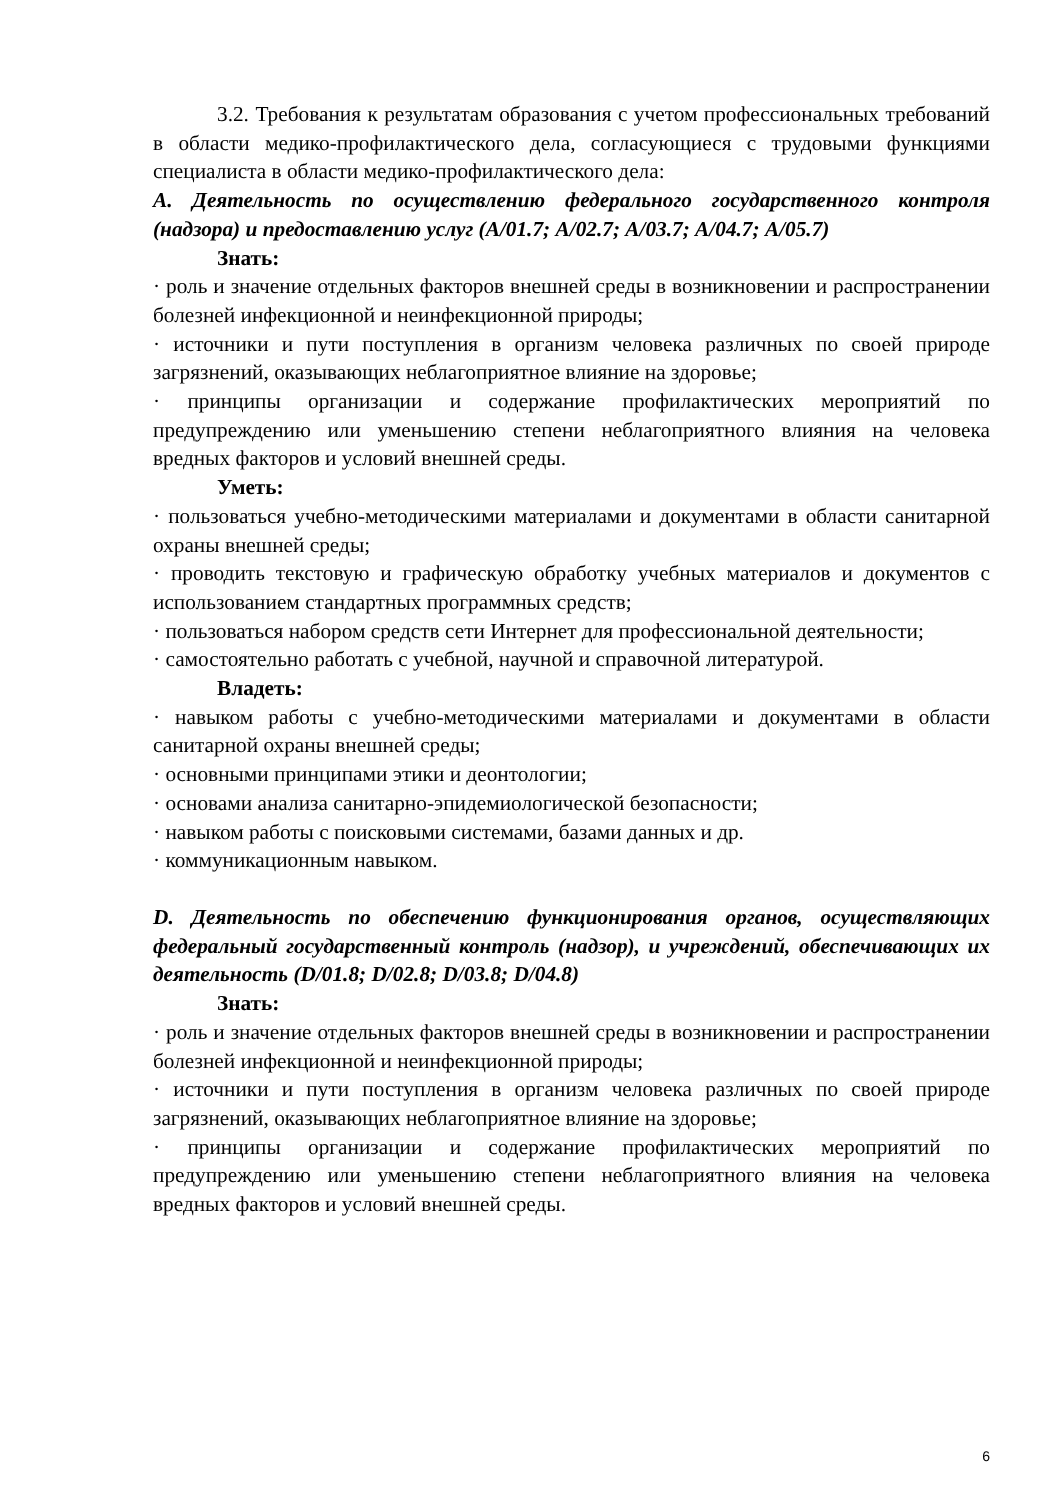3.2. Требования к результатам образования с учетом профессиональных требований в области медико-профилактического дела, согласующиеся с трудовыми функциями специалиста в области медико-профилактического дела:
А. Деятельность по осуществлению федерального государственного контроля (надзора) и предоставлению услуг (А/01.7; А/02.7; А/03.7; А/04.7; А/05.7)
Знать:
· роль и значение отдельных факторов внешней среды в возникновении и распространении болезней инфекционной и неинфекционной природы;
· источники и пути поступления в организм человека различных по своей природе загрязнений, оказывающих неблагоприятное влияние на здоровье;
· принципы организации и содержание профилактических мероприятий по предупреждению или уменьшению степени неблагоприятного влияния на человека вредных факторов и условий внешней среды.
Уметь:
· пользоваться учебно-методическими материалами и документами в области санитарной охраны внешней среды;
· проводить текстовую и графическую обработку учебных материалов и документов с использованием стандартных программных средств;
· пользоваться набором средств сети Интернет для профессиональной деятельности;
· самостоятельно работать с учебной, научной и справочной литературой.
Владеть:
· навыком работы с учебно-методическими материалами и документами в области санитарной охраны внешней среды;
· основными принципами этики и деонтологии;
· основами анализа санитарно-эпидемиологической безопасности;
· навыком работы с поисковыми системами, базами данных и др.
· коммуникационным навыком.
D. Деятельность по обеспечению функционирования органов, осуществляющих федеральный государственный контроль (надзор), и учреждений, обеспечивающих их деятельность (D/01.8; D/02.8; D/03.8; D/04.8)
Знать:
· роль и значение отдельных факторов внешней среды в возникновении и распространении болезней инфекционной и неинфекционной природы;
· источники и пути поступления в организм человека различных по своей природе загрязнений, оказывающих неблагоприятное влияние на здоровье;
· принципы организации и содержание профилактических мероприятий по предупреждению или уменьшению степени неблагоприятного влияния на человека вредных факторов и условий внешней среды.
6